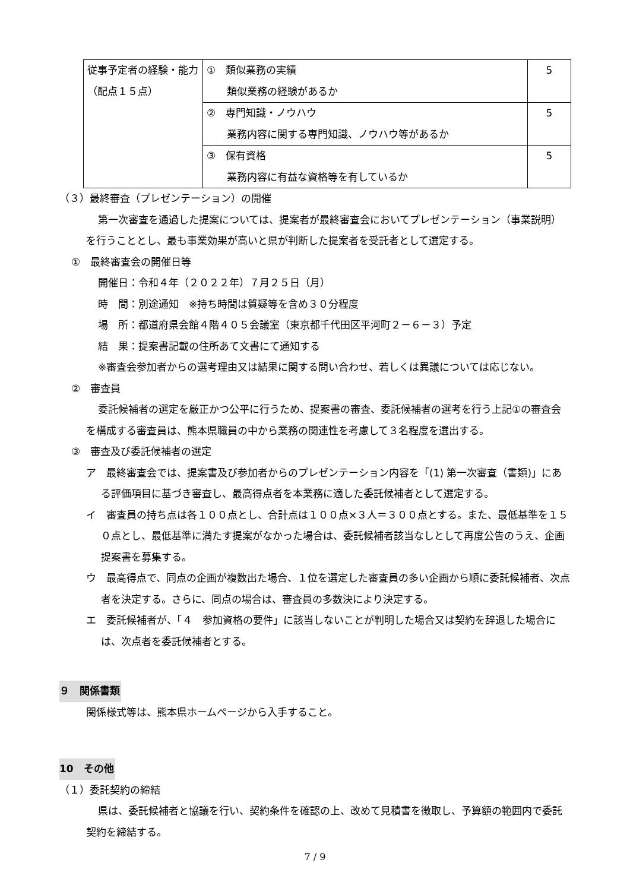| 従事予定者の経験・能力 （配点１５点） | ① 類似業務の実績 類似業務の経験があるか | 5 |
| | ② 専門知識・ノウハウ 業務内容に関する専門知識、ノウハウ等があるか | 5 |
| | ③ 保有資格 業務内容に有益な資格等を有しているか | 5 |
（３）最終審査（プレゼンテーション）の開催
第一次審査を通過した提案については、提案者が最終審査会においてプレゼンテーション（事業説明）を行うこととし、最も事業効果が高いと県が判断した提案者を受託者として選定する。
①　最終審査会の開催日等
開催日：令和４年（２０２２年）７月２５日（月）
時　間：別途通知　※持ち時間は質疑等を含め３０分程度
場　所：都道府県会館４階４０５会議室（東京都千代田区平河町２－６－３）予定
結　果：提案書記載の住所あて文書にて通知する
※審査会参加者からの選考理由又は結果に関する問い合わせ、若しくは異議については応じない。
②　審査員
委託候補者の選定を厳正かつ公平に行うため、提案書の審査、委託候補者の選考を行う上記①の審査会を構成する審査員は、熊本県職員の中から業務の関連性を考慮して３名程度を選出する。
③　審査及び委託候補者の選定
ア　最終審査会では、提案書及び参加者からのプレゼンテーション内容を「(1) 第一次審査（書類)」にある評価項目に基づき審査し、最高得点者を本業務に適した委託候補者として選定する。
イ　審査員の持ち点は各１００点とし、合計点は１００点×３人＝３００点とする。また、最低基準を１５０点とし、最低基準に満たす提案がなかった場合は、委託候補者該当なしとして再度公告のうえ、企画提案書を募集する。
ウ　最高得点で、同点の企画が複数出た場合、１位を選定した審査員の多い企画から順に委託候補者、次点者を決定する。さらに、同点の場合は、審査員の多数決により決定する。
エ　委託候補者が、「４　参加資格の要件」に該当しないことが判明した場合又は契約を辞退した場合には、次点者を委託候補者とする。
９　関係書類
関係様式等は、熊本県ホームページから入手すること。
10　その他
（１）委託契約の締結
県は、委託候補者と協議を行い、契約条件を確認の上、改めて見積書を徴取し、予算額の範囲内で委託契約を締結する。
7 / 9